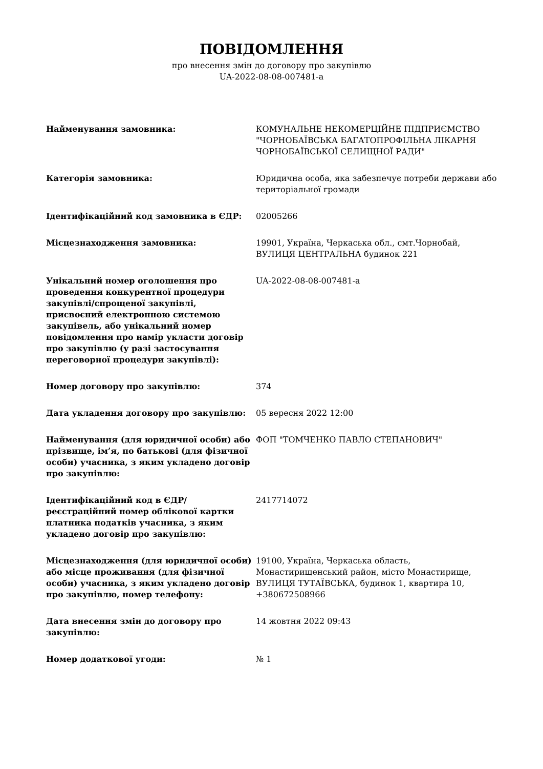ПОВІДОМЛЕННЯ
про внесення змін до договору про закупівлю
UA-2022-08-08-007481-a
| Найменування замовника: | КОМУНАЛЬНЕ НЕКОМЕРЦІЙНЕ ПІДПРИЄМСТВО "ЧОРНОБАЇВСЬКА БАГАТОПРОФІЛЬНА ЛІКАРНЯ ЧОРНОБАЇВСЬКОЇ СЕЛИЩНОЇ РАДИ" |
| Категорія замовника: | Юридична особа, яка забезпечує потреби держави або територіальної громади |
| Ідентифікаційний код замовника в ЄДР: | 02005266 |
| Місцезнаходження замовника: | 19901, Україна, Черкаська обл., смт.Чорнобай, ВУЛИЦЯ ЦЕНТРАЛЬНА будинок 221 |
| Унікальний номер оголошення про проведення конкурентної процедури закупівлі/спрощеної закупівлі, присвоєний електронною системою закупівель, або унікальний номер повідомлення про намір укласти договір про закупівлю (у разі застосування переговорної процедури закупівлі): | UA-2022-08-08-007481-a |
| Номер договору про закупівлю: | 374 |
| Дата укладення договору про закупівлю: | 05 вересня 2022 12:00 |
| Найменування (для юридичної особи) або прізвище, ім’я, по батькові (для фізичної особи) учасника, з яким укладено договір про закупівлю: | ФОП "ТОМЧЕНКО ПАВЛО СТЕПАНОВИЧ" |
| Ідентифікаційний код в ЄДР/реєстраційний номер облікової картки платника податків учасника, з яким укладено договір про закупівлю: | 2417714072 |
| Місцезнаходження (для юридичної особи) або місце проживання (для фізичної особи) учасника, з яким укладено договір про закупівлю, номер телефону: | 19100, Україна, Черкаська область, Монастирищенський район, місто Монастирище, ВУЛИЦЯ ТУТАЇВСЬКА, будинок 1, квартира 10, +380672508966 |
| Дата внесення змін до договору про закупівлю: | 14 жовтня 2022 09:43 |
| Номер додаткової угоди: | № 1 |